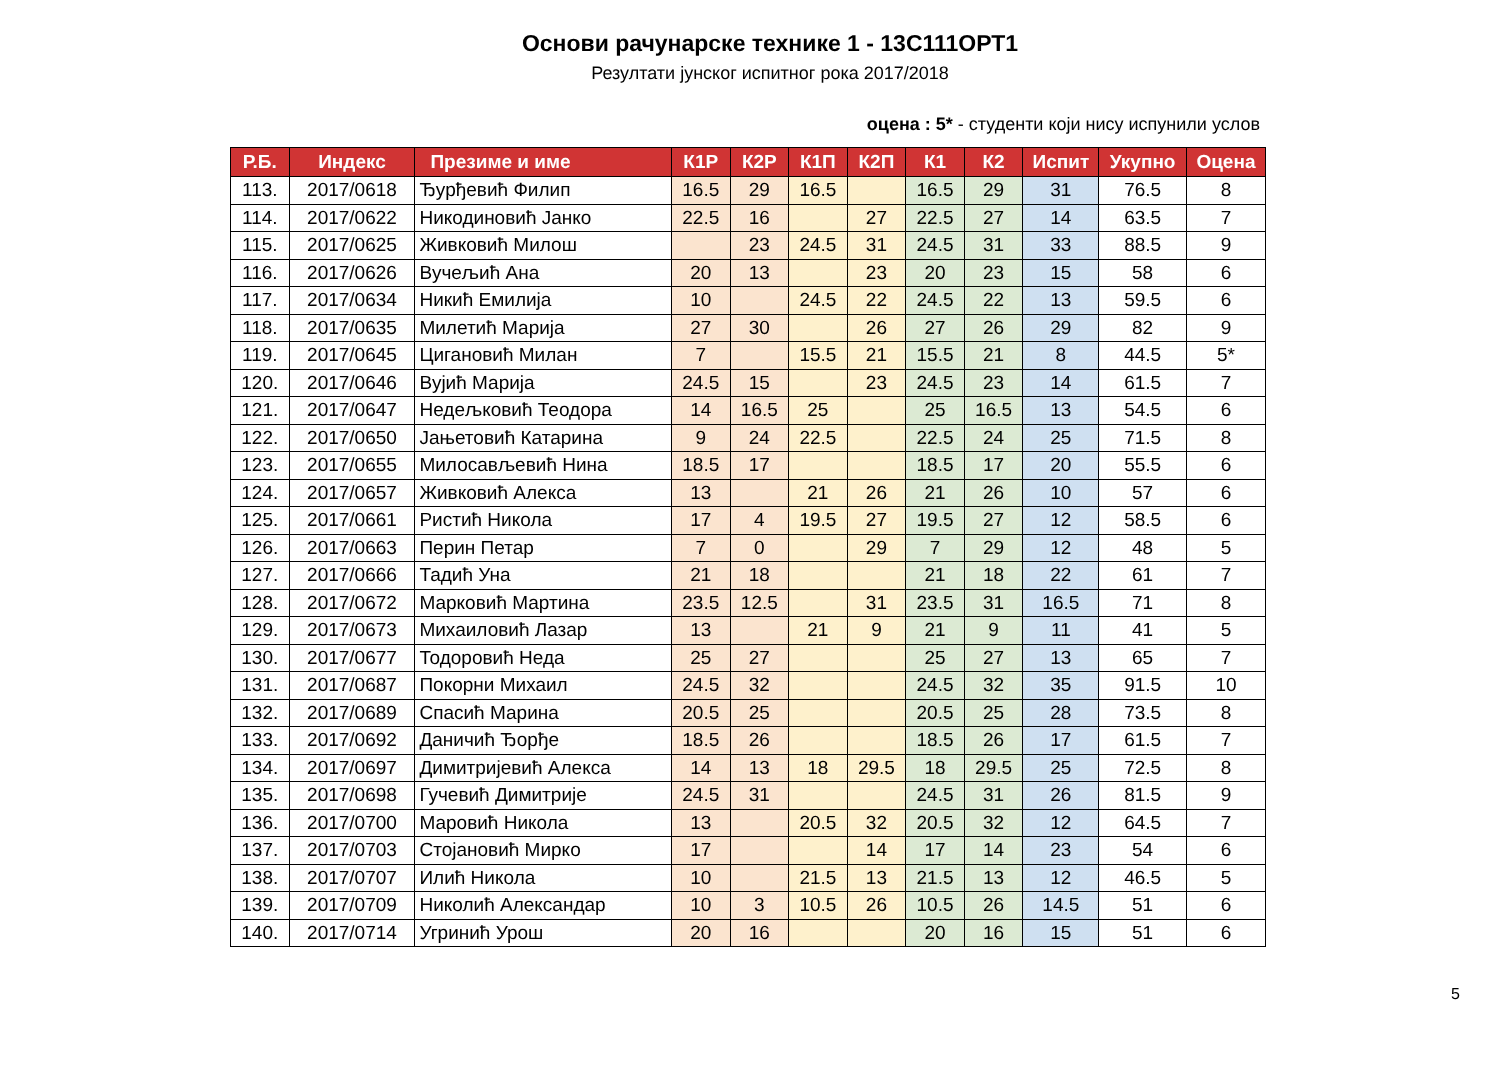Основи рачунарске технике 1 - 13С111ОРТ1
Резултати јунског испитног рока 2017/2018
оцена : 5* - студенти који нису испунили услов
| Р.Б. | Индекс | Презиме и име | К1Р | К2Р | К1П | К2П | К1 | К2 | Испит | Укупно | Оцена |
| --- | --- | --- | --- | --- | --- | --- | --- | --- | --- | --- | --- |
| 113. | 2017/0618 | Ђурђевић Филип | 16.5 | 29 | 16.5 | | 16.5 | 29 | 31 | 76.5 | 8 |
| 114. | 2017/0622 | Никодиновић Јанко | 22.5 | 16 | | 27 | 22.5 | 27 | 14 | 63.5 | 7 |
| 115. | 2017/0625 | Живковић Милош | | 23 | 24.5 | 31 | 24.5 | 31 | 33 | 88.5 | 9 |
| 116. | 2017/0626 | Вучељић Ана | 20 | 13 | | 23 | 20 | 23 | 15 | 58 | 6 |
| 117. | 2017/0634 | Никић Емилија | 10 | | 24.5 | 22 | 24.5 | 22 | 13 | 59.5 | 6 |
| 118. | 2017/0635 | Милетић Марија | 27 | 30 | | 26 | 27 | 26 | 29 | 82 | 9 |
| 119. | 2017/0645 | Цигановић Милан | 7 | | 15.5 | 21 | 15.5 | 21 | 8 | 44.5 | 5* |
| 120. | 2017/0646 | Вујић Марија | 24.5 | 15 | | 23 | 24.5 | 23 | 14 | 61.5 | 7 |
| 121. | 2017/0647 | Недељковић Теодора | 14 | 16.5 | 25 | | 25 | 16.5 | 13 | 54.5 | 6 |
| 122. | 2017/0650 | Јањетовић Катарина | 9 | 24 | 22.5 | | 22.5 | 24 | 25 | 71.5 | 8 |
| 123. | 2017/0655 | Милосављевић Нина | 18.5 | 17 | | | 18.5 | 17 | 20 | 55.5 | 6 |
| 124. | 2017/0657 | Живковић Алекса | 13 | | 21 | 26 | 21 | 26 | 10 | 57 | 6 |
| 125. | 2017/0661 | Ристић Никола | 17 | 4 | 19.5 | 27 | 19.5 | 27 | 12 | 58.5 | 6 |
| 126. | 2017/0663 | Перин Петар | 7 | 0 | | 29 | 7 | 29 | 12 | 48 | 5 |
| 127. | 2017/0666 | Тадић Уна | 21 | 18 | | | 21 | 18 | 22 | 61 | 7 |
| 128. | 2017/0672 | Марковић Мартина | 23.5 | 12.5 | | 31 | 23.5 | 31 | 16.5 | 71 | 8 |
| 129. | 2017/0673 | Михаиловић Лазар | 13 | | 21 | 9 | 21 | 9 | 11 | 41 | 5 |
| 130. | 2017/0677 | Тодоровић Неда | 25 | 27 | | | 25 | 27 | 13 | 65 | 7 |
| 131. | 2017/0687 | Покорни Михаил | 24.5 | 32 | | | 24.5 | 32 | 35 | 91.5 | 10 |
| 132. | 2017/0689 | Спасић Марина | 20.5 | 25 | | | 20.5 | 25 | 28 | 73.5 | 8 |
| 133. | 2017/0692 | Даничић Ђорђе | 18.5 | 26 | | | 18.5 | 26 | 17 | 61.5 | 7 |
| 134. | 2017/0697 | Димитријевић Алекса | 14 | 13 | 18 | 29.5 | 18 | 29.5 | 25 | 72.5 | 8 |
| 135. | 2017/0698 | Гучевић Димитрије | 24.5 | 31 | | | 24.5 | 31 | 26 | 81.5 | 9 |
| 136. | 2017/0700 | Маровић Никола | 13 | | 20.5 | 32 | 20.5 | 32 | 12 | 64.5 | 7 |
| 137. | 2017/0703 | Стојановић Мирко | 17 | | | 14 | 17 | 14 | 23 | 54 | 6 |
| 138. | 2017/0707 | Илић Никола | 10 | | 21.5 | 13 | 21.5 | 13 | 12 | 46.5 | 5 |
| 139. | 2017/0709 | Николић Александар | 10 | 3 | 10.5 | 26 | 10.5 | 26 | 14.5 | 51 | 6 |
| 140. | 2017/0714 | Угринић Урош | 20 | 16 | | | 20 | 16 | 15 | 51 | 6 |
5